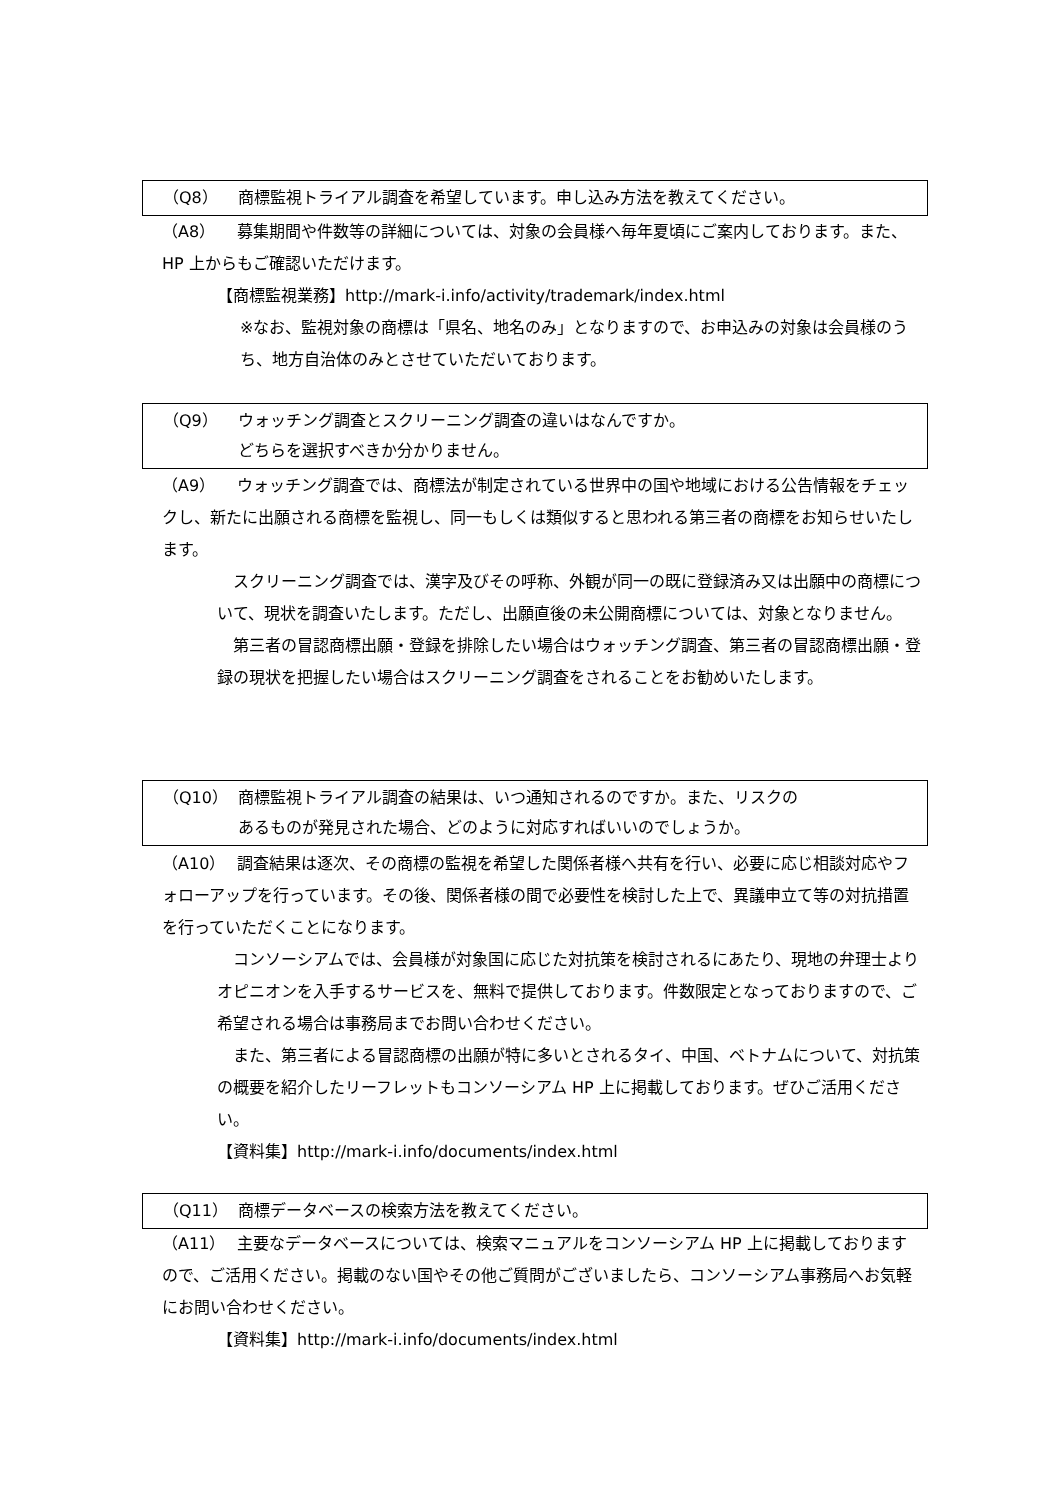（Q8） 商標監視トライアル調査を希望しています。申し込み方法を教えてください。
（A8） 募集期間や件数等の詳細については、対象の会員様へ毎年夏頃にご案内しております。また、HP 上からもご確認いただけます。
【商標監視業務】http://mark-i.info/activity/trademark/index.html
※なお、監視対象の商標は「県名、地名のみ」となりますので、お申込みの対象は会員様のうち、地方自治体のみとさせていただいております。
（Q9） ウォッチング調査とスクリーニング調査の違いはなんですか。
どちらを選択すべきか分かりません。
（A9） ウォッチング調査では、商標法が制定されている世界中の国や地域における公告情報をチェックし、新たに出願される商標を監視し、同一もしくは類似すると思われる第三者の商標をお知らせいたします。
　スクリーニング調査では、漢字及びその呼称、外観が同一の既に登録済み又は出願中の商標について、現状を調査いたします。ただし、出願直後の未公開商標については、対象となりません。
　第三者の冒認商標出願・登録を排除したい場合はウォッチング調査、第三者の冒認商標出願・登録の現状を把握したい場合はスクリーニング調査をされることをお勧めいたします。
（Q10） 商標監視トライアル調査の結果は、いつ通知されるのですか。また、リスクの
あるものが発見された場合、どのように対応すればいいのでしょうか。
（A10） 調査結果は逐次、その商標の監視を希望した関係者様へ共有を行い、必要に応じ相談対応やフォローアップを行っています。その後、関係者様の間で必要性を検討した上で、異議申立て等の対抗措置を行っていただくことになります。
　コンソーシアムでは、会員様が対象国に応じた対抗策を検討されるにあたり、現地の弁理士よりオピニオンを入手するサービスを、無料で提供しております。件数限定となっておりますので、ご希望される場合は事務局までお問い合わせください。
　また、第三者による冒認商標の出願が特に多いとされるタイ、中国、ベトナムについて、対抗策の概要を紹介したリーフレットもコンソーシアム HP 上に掲載しております。ぜひご活用ください。
【資料集】http://mark-i.info/documents/index.html
（Q11） 商標データベースの検索方法を教えてください。
（A11） 主要なデータベースについては、検索マニュアルをコンソーシアム HP 上に掲載しておりますので、ご活用ください。掲載のない国やその他ご質問がございましたら、コンソーシアム事務局へお気軽にお問い合わせください。
【資料集】http://mark-i.info/documents/index.html